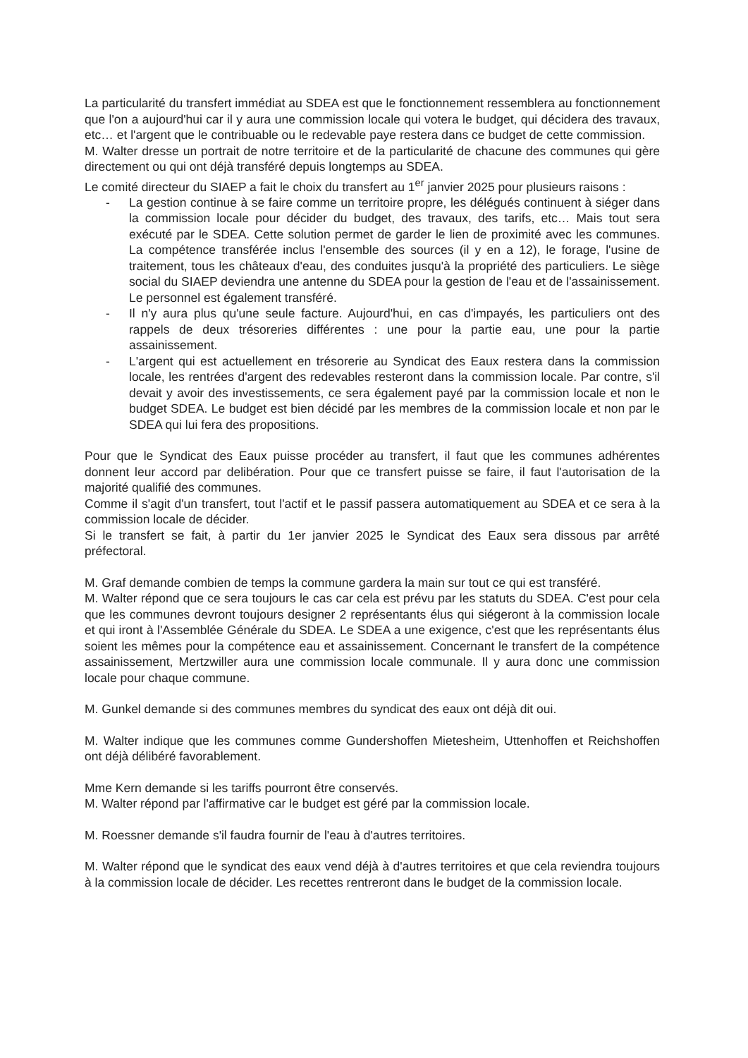La particularité du transfert immédiat au SDEA est que le fonctionnement ressemblera au fonctionnement que l'on a aujourd'hui car il y aura une commission locale qui votera le budget, qui décidera des travaux, etc… et l'argent que le contribuable ou le redevable paye restera dans ce budget de cette commission.
M. Walter dresse un portrait de notre territoire et de la particularité de chacune des communes qui gère directement ou qui ont déjà transféré depuis longtemps au SDEA.
Le comité directeur du SIAEP a fait le choix du transfert au 1<sup>er</sup> janvier 2025 pour plusieurs raisons :
- La gestion continue à se faire comme un territoire propre, les délégués continuent à siéger dans la commission locale pour décider du budget, des travaux, des tarifs, etc… Mais tout sera exécuté par le SDEA. Cette solution permet de garder le lien de proximité avec les communes. La compétence transférée inclus l'ensemble des sources (il y en a 12), le forage, l'usine de traitement, tous les châteaux d'eau, des conduites jusqu'à la propriété des particuliers. Le siège social du SIAEP deviendra une antenne du SDEA pour la gestion de l'eau et de l'assainissement. Le personnel est également transféré.
- Il n'y aura plus qu'une seule facture. Aujourd'hui, en cas d'impayés, les particuliers ont des rappels de deux trésoreries différentes : une pour la partie eau, une pour la partie assainissement.
- L'argent qui est actuellement en trésorerie au Syndicat des Eaux restera dans la commission locale, les rentrées d'argent des redevables resteront dans la commission locale. Par contre, s'il devait y avoir des investissements, ce sera également payé par la commission locale et non le budget SDEA. Le budget est bien décidé par les membres de la commission locale et non par le SDEA qui lui fera des propositions.
Pour que le Syndicat des Eaux puisse procéder au transfert, il faut que les communes adhérentes donnent leur accord par delibération. Pour que ce transfert puisse se faire, il faut l'autorisation de la majorité qualifié des communes.
Comme il s'agit d'un transfert, tout l'actif et le passif passera automatiquement au SDEA et ce sera à la commission locale de décider.
Si le transfert se fait, à partir du 1er janvier 2025 le Syndicat des Eaux sera dissous par arrêté préfectoral.
M. Graf demande combien de temps la commune gardera la main sur tout ce qui est transféré.
M. Walter répond que ce sera toujours le cas car cela est prévu par les statuts du SDEA. C'est pour cela que les communes devront toujours designer 2 représentants élus qui siégeront à la commission locale et qui iront à l'Assemblée Générale du SDEA. Le SDEA a une exigence, c'est que les représentants élus soient les mêmes pour la compétence eau et assainissement. Concernant le transfert de la compétence assainissement, Mertzwiller aura une commission locale communale. Il y aura donc une commission locale pour chaque commune.
M. Gunkel demande si des communes membres du syndicat des eaux ont déjà dit oui.
M. Walter indique que les communes comme Gundershoffen Mietesheim, Uttenhoffen et Reichshoffen ont déjà délibéré favorablement.
Mme Kern demande si les tariffs pourront être conservés.
M. Walter répond par l'affirmative car le budget est géré par la commission locale.
M. Roessner demande s'il faudra fournir de l'eau à d'autres territoires.
M. Walter répond que le syndicat des eaux vend déjà à d'autres territoires et que cela reviendra toujours à la commission locale de décider. Les recettes rentreront dans le budget de la commission locale.